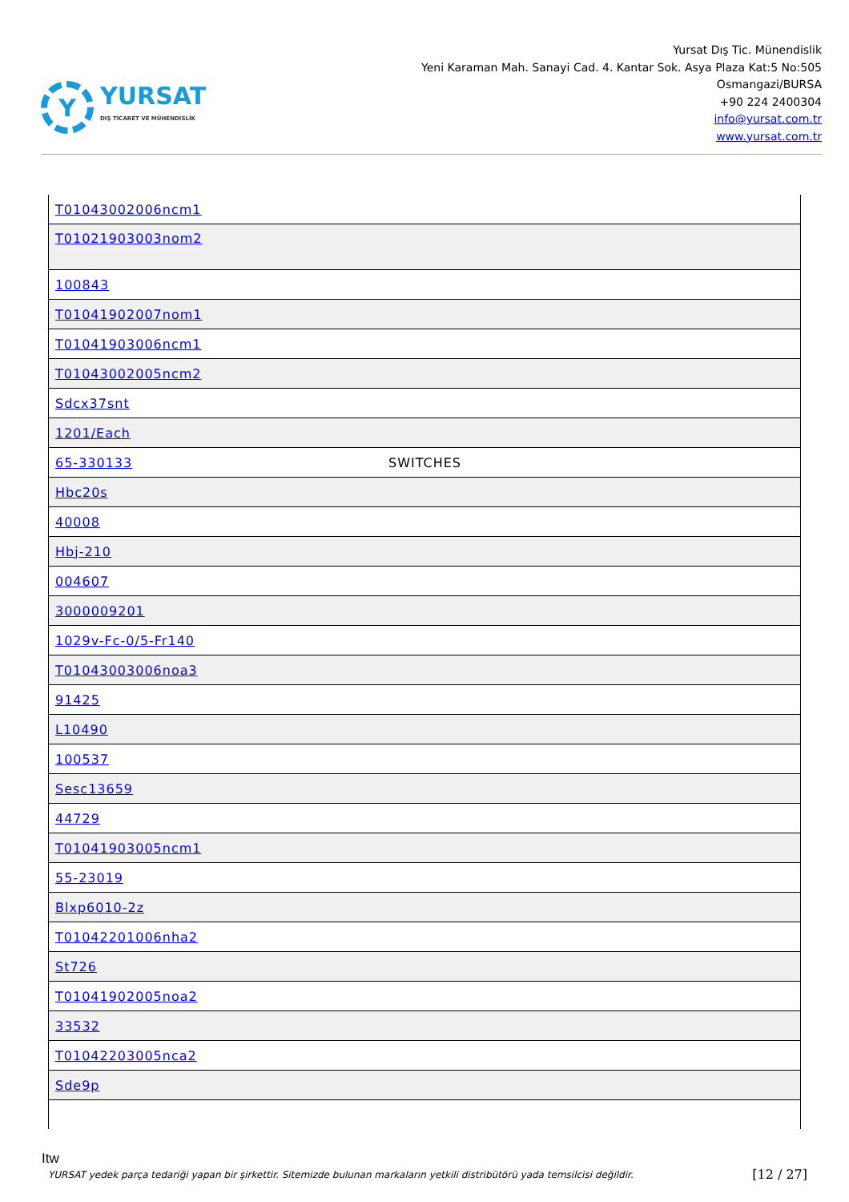Y
YURSAT
DIŞ TİCARET VE MÜHENDİSLİK
Yursat Dış Tic. Münendislik
Yeni Karaman Mah. Sanayi Cad. 4. Kantar Sok. Asya Plaza Kat:5 No:505
Osmangazi/BURSA
+90 224 2400304
info@yursat.com.tr
www.yursat.com.tr
| T01043002006ncm1 | |
| T01021903003nom2 | |
| 100843 | |
| T01041902007nom1 | |
| T01041903006ncm1 | |
| T01043002005ncm2 | |
| Sdcx37snt | |
| 1201/Each | |
| 65-330133 | SWITCHES |
| Hbc20s | |
| 40008 | |
| Hbj-210 | |
| 004607 | |
| 3000009201 | |
| 1029v-Fc-0/5-Fr140 | |
| T01043003006noa3 | |
| 91425 | |
| L10490 | |
| 100537 | |
| Sesc13659 | |
| 44729 | |
| T01041903005ncm1 | |
| 55-23019 | |
| Blxp6010-2z | |
| T01042201006nha2 | |
| St726 | |
| T01041902005noa2 | |
| 33532 | |
| T01042203005nca2 | |
| Sde9p | |
Itw
YURSAT yedek parça tedariği yapan bir şirkettir. Sitemizde bulunan markaların yetkili distribütörü yada temsilcisi değildir. [12 / 27]